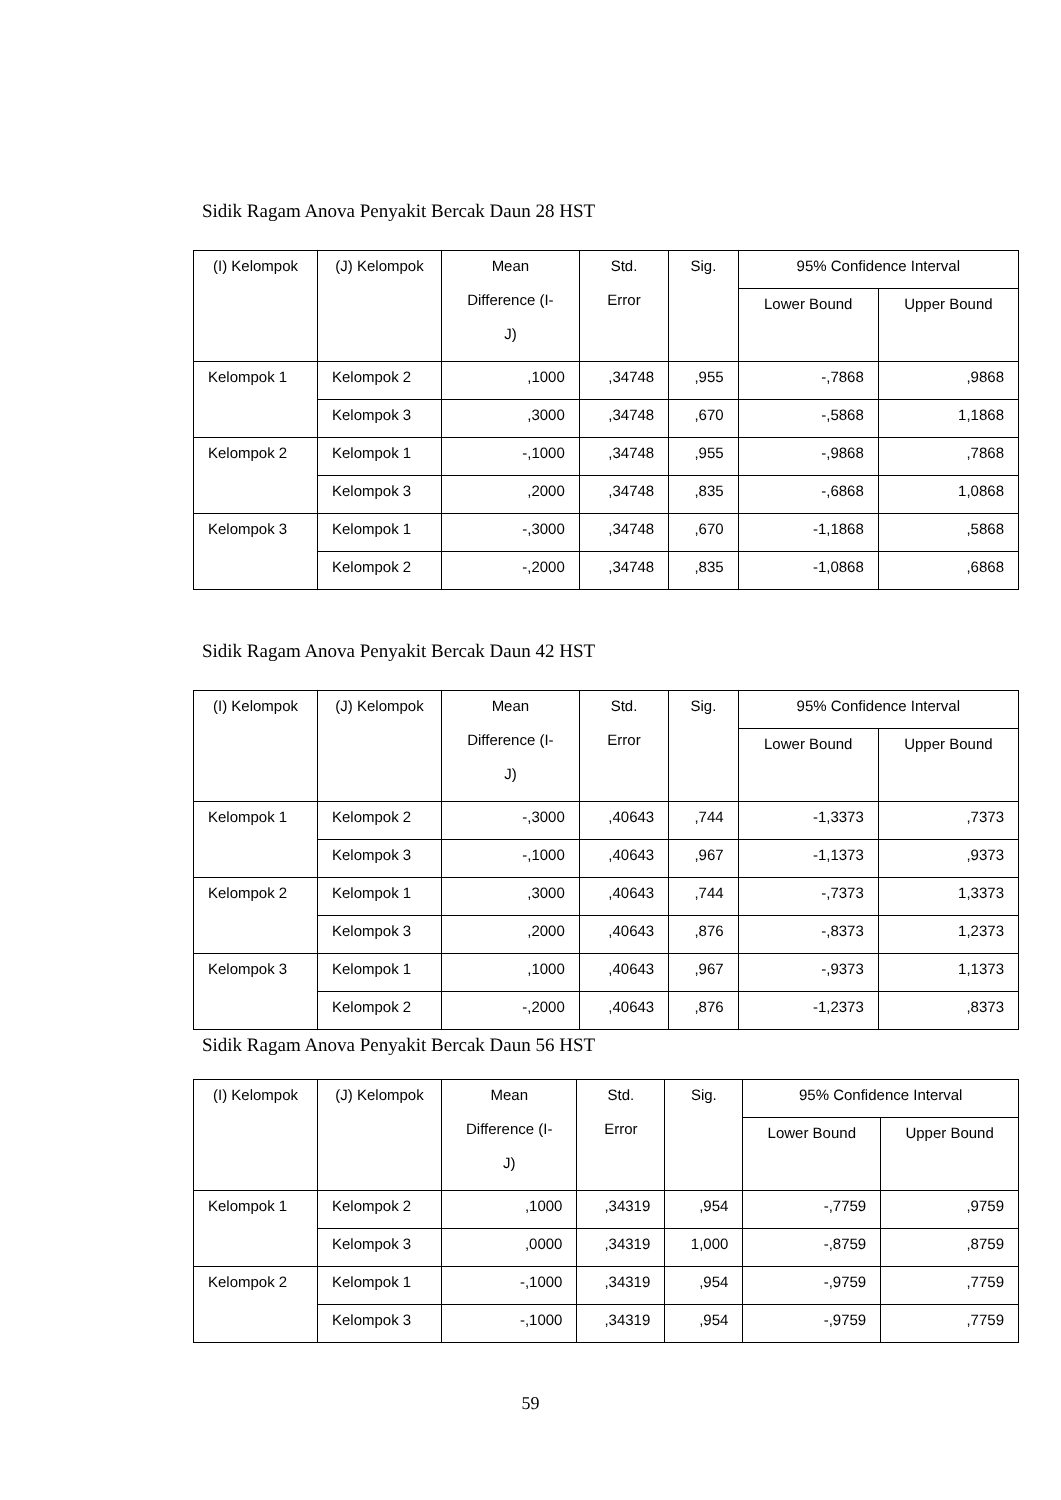Sidik Ragam Anova Penyakit Bercak Daun 28 HST
| (I) Kelompok | (J) Kelompok | Mean Difference (I- J) | Std. Error | Sig. | 95% Confidence Interval | |
| --- | --- | --- | --- | --- | --- | --- |
| | | | | | Lower Bound | Upper Bound |
| Kelompok 1 | Kelompok 2 | ,1000 | ,34748 | ,955 | -,7868 | ,9868 |
| | Kelompok 3 | ,3000 | ,34748 | ,670 | -,5868 | 1,1868 |
| Kelompok 2 | Kelompok 1 | -,1000 | ,34748 | ,955 | -,9868 | ,7868 |
| | Kelompok 3 | ,2000 | ,34748 | ,835 | -,6868 | 1,0868 |
| Kelompok 3 | Kelompok 1 | -,3000 | ,34748 | ,670 | -1,1868 | ,5868 |
| | Kelompok 2 | -,2000 | ,34748 | ,835 | -1,0868 | ,6868 |
Sidik Ragam Anova Penyakit Bercak Daun 42 HST
| (I) Kelompok | (J) Kelompok | Mean Difference (I- J) | Std. Error | Sig. | 95% Confidence Interval | |
| --- | --- | --- | --- | --- | --- | --- |
| | | | | | Lower Bound | Upper Bound |
| Kelompok 1 | Kelompok 2 | -,3000 | ,40643 | ,744 | -1,3373 | ,7373 |
| | Kelompok 3 | -,1000 | ,40643 | ,967 | -1,1373 | ,9373 |
| Kelompok 2 | Kelompok 1 | ,3000 | ,40643 | ,744 | -,7373 | 1,3373 |
| | Kelompok 3 | ,2000 | ,40643 | ,876 | -,8373 | 1,2373 |
| Kelompok 3 | Kelompok 1 | ,1000 | ,40643 | ,967 | -,9373 | 1,1373 |
| | Kelompok 2 | -,2000 | ,40643 | ,876 | -1,2373 | ,8373 |
Sidik Ragam Anova Penyakit Bercak Daun 56 HST
| (I) Kelompok | (J) Kelompok | Mean Difference (I- J) | Std. Error | Sig. | 95% Confidence Interval | |
| --- | --- | --- | --- | --- | --- | --- |
| | | | | | Lower Bound | Upper Bound |
| Kelompok 1 | Kelompok 2 | ,1000 | ,34319 | ,954 | -,7759 | ,9759 |
| | Kelompok 3 | ,0000 | ,34319 | 1,000 | -,8759 | ,8759 |
| Kelompok 2 | Kelompok 1 | -,1000 | ,34319 | ,954 | -,9759 | ,7759 |
| | Kelompok 3 | -,1000 | ,34319 | ,954 | -,9759 | ,7759 |
59